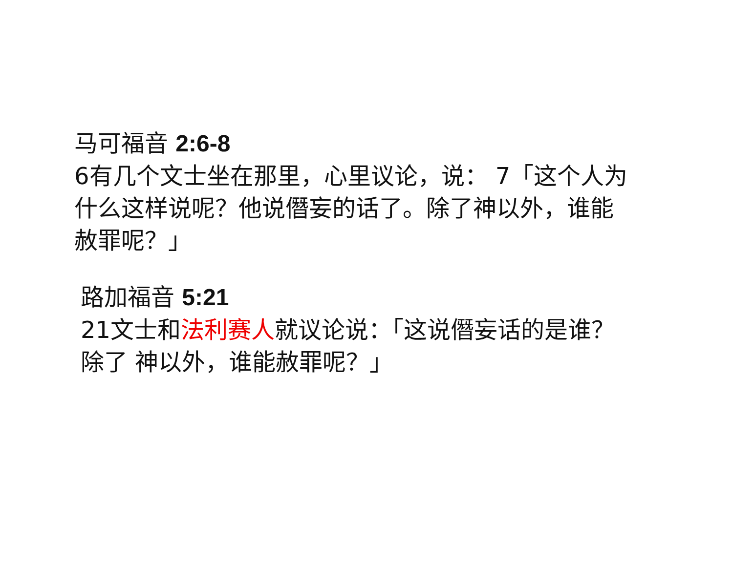马可福音 2:6-8
6有几个文士坐在那里，心里议论，说： 7「这个人为什么这样说呢？他说僭妄的话了。除了神以外，谁能赦罪呢？」
路加福音 5:21
21文士和法利赛人就议论说：「这说僭妄话的是谁？除了 神以外，谁能赦罪呢？」